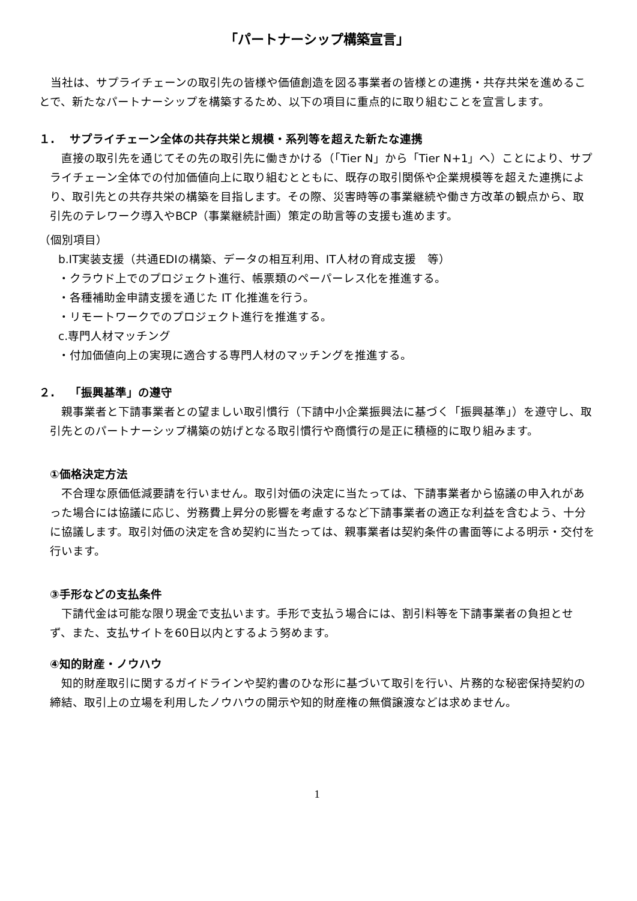「パートナーシップ構築宣言」
　当社は、サプライチェーンの取引先の皆様や価値創造を図る事業者の皆様との連携・共存共栄を進めることで、新たなパートナーシップを構築するため、以下の項目に重点的に取り組むことを宣言します。
１.　 サプライチェーン全体の共存共栄と規模・系列等を超えた新たな連携
　直接の取引先を通じてその先の取引先に働きかける（「Tier N」から「Tier N+1」へ）ことにより、サプライチェーン全体での付加価値向上に取り組むとともに、既存の取引関係や企業規模等を超えた連携により、取引先との共存共栄の構築を目指します。その際、災害時等の事業継続や働き方改革の観点から、取引先のテレワーク導入やBCP（事業継続計画）策定の助言等の支援も進めます。
（個別項目）
b.IT実装支援（共通EDIの構築、データの相互利用、IT人材の育成支援　等）
・クラウド上でのプロジェクト進行、帳票類のペーパーレス化を推進する。
・各種補助金申請支援を通じた IT 化推進を行う。
・リモートワークでのプロジェクト進行を推進する。
c.専門人材マッチング
・付加価値向上の実現に適合する専門人材のマッチングを推進する。
２.　 「振興基準」の遵守
　親事業者と下請事業者との望ましい取引慣行（下請中小企業振興法に基づく「振興基準」）を遵守し、取引先とのパートナーシップ構築の妨げとなる取引慣行や商慣行の是正に積極的に取り組みます。
①価格決定方法
　不合理な原価低減要請を行いません。取引対価の決定に当たっては、下請事業者から協議の申入れがあった場合には協議に応じ、労務費上昇分の影響を考慮するなど下請事業者の適正な利益を含むよう、十分に協議します。取引対価の決定を含め契約に当たっては、親事業者は契約条件の書面等による明示・交付を行います。
③手形などの支払条件
　下請代金は可能な限り現金で支払います。手形で支払う場合には、割引料等を下請事業者の負担とせず、また、支払サイトを60日以内とするよう努めます。
④知的財産・ノウハウ
　知的財産取引に関するガイドラインや契約書のひな形に基づいて取引を行い、片務的な秘密保持契約の締結、取引上の立場を利用したノウハウの開示や知的財産権の無償譲渡などは求めません。
1